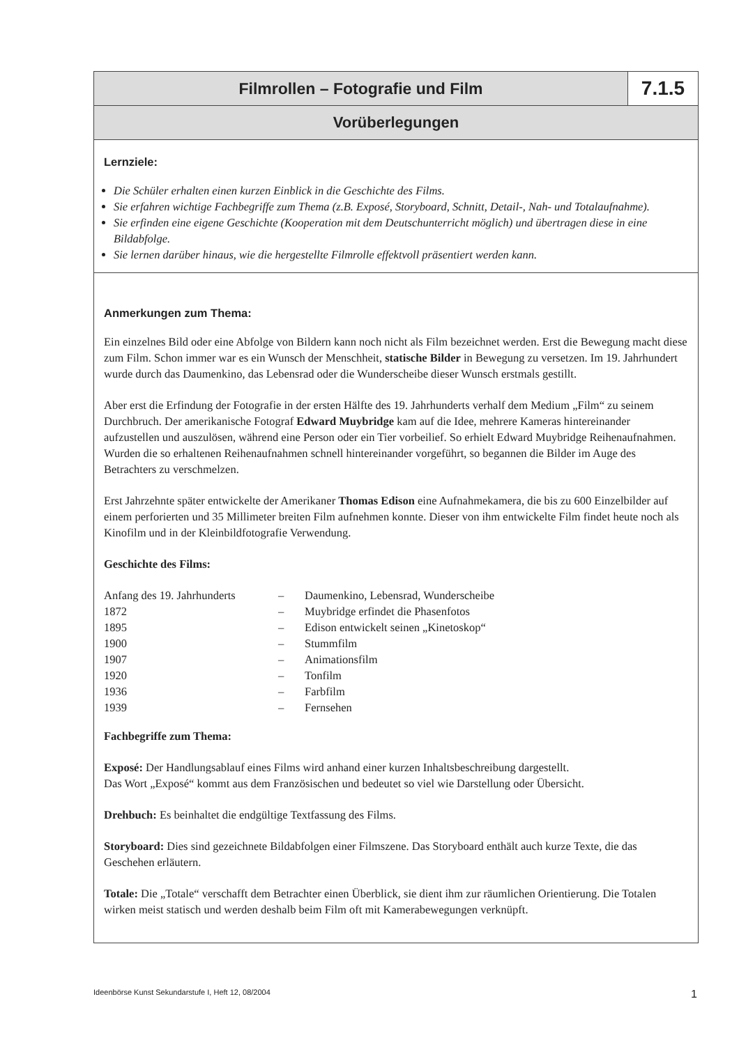Filmrollen – Fotografie und Film
7.1.5
Vorüberlegungen
Lernziele:
Die Schüler erhalten einen kurzen Einblick in die Geschichte des Films.
Sie erfahren wichtige Fachbegriffe zum Thema (z.B. Exposé, Storyboard, Schnitt, Detail-, Nah- und Totalaufnahme).
Sie erfinden eine eigene Geschichte (Kooperation mit dem Deutschunterricht möglich) und übertragen diese in eine Bildabfolge.
Sie lernen darüber hinaus, wie die hergestellte Filmrolle effektvoll präsentiert werden kann.
Anmerkungen zum Thema:
Ein einzelnes Bild oder eine Abfolge von Bildern kann noch nicht als Film bezeichnet werden. Erst die Bewegung macht diese zum Film. Schon immer war es ein Wunsch der Menschheit, statische Bilder in Bewegung zu versetzen. Im 19. Jahrhundert wurde durch das Daumenkino, das Lebensrad oder die Wunderscheibe dieser Wunsch erstmals gestillt.
Aber erst die Erfindung der Fotografie in der ersten Hälfte des 19. Jahrhunderts verhalf dem Medium „Film“ zu seinem Durchbruch. Der amerikanische Fotograf Edward Muybridge kam auf die Idee, mehrere Kameras hintereinander aufzustellen und auszulösen, während eine Person oder ein Tier vorbeilief. So erhielt Edward Muybridge Reihenaufnahmen. Wurden die so erhaltenen Reihenaufnahmen schnell hintereinander vorgeführt, so begannen die Bilder im Auge des Betrachters zu verschmelzen.
Erst Jahrzehnte später entwickelte der Amerikaner Thomas Edison eine Aufnahmekamera, die bis zu 600 Einzelbilder auf einem perforierten und 35 Millimeter breiten Film aufnehmen konnte. Dieser von ihm entwickelte Film findet heute noch als Kinofilm und in der Kleinbildfotografie Verwendung.
Geschichte des Films:
| Anfang des 19. Jahrhunderts | – | Daumenkino, Lebensrad, Wunderscheibe |
| 1872 | – | Muybridge erfindet die Phasenfotos |
| 1895 | – | Edison entwickelt seinen „Kinetoskop“ |
| 1900 | – | Stummfilm |
| 1907 | – | Animationsfilm |
| 1920 | – | Tonfilm |
| 1936 | – | Farbfilm |
| 1939 | – | Fernsehen |
Fachbegriffe zum Thema:
Exposé: Der Handlungsablauf eines Films wird anhand einer kurzen Inhaltsbeschreibung dargestellt.
Das Wort „Exposé“ kommt aus dem Französischen und bedeutet so viel wie Darstellung oder Übersicht.
Drehbuch: Es beinhaltet die endgültige Textfassung des Films.
Storyboard: Dies sind gezeichnete Bildabfolgen einer Filmszene. Das Storyboard enthält auch kurze Texte, die das Geschehen erläutern.
Totale: Die „Totale“ verschafft dem Betrachter einen Überblick, sie dient ihm zur räumlichen Orientierung. Die Totalen wirken meist statisch und werden deshalb beim Film oft mit Kamerabewegungen verknüpft.
Ideenbörse Kunst Sekundarstufe I, Heft 12, 08/2004 1